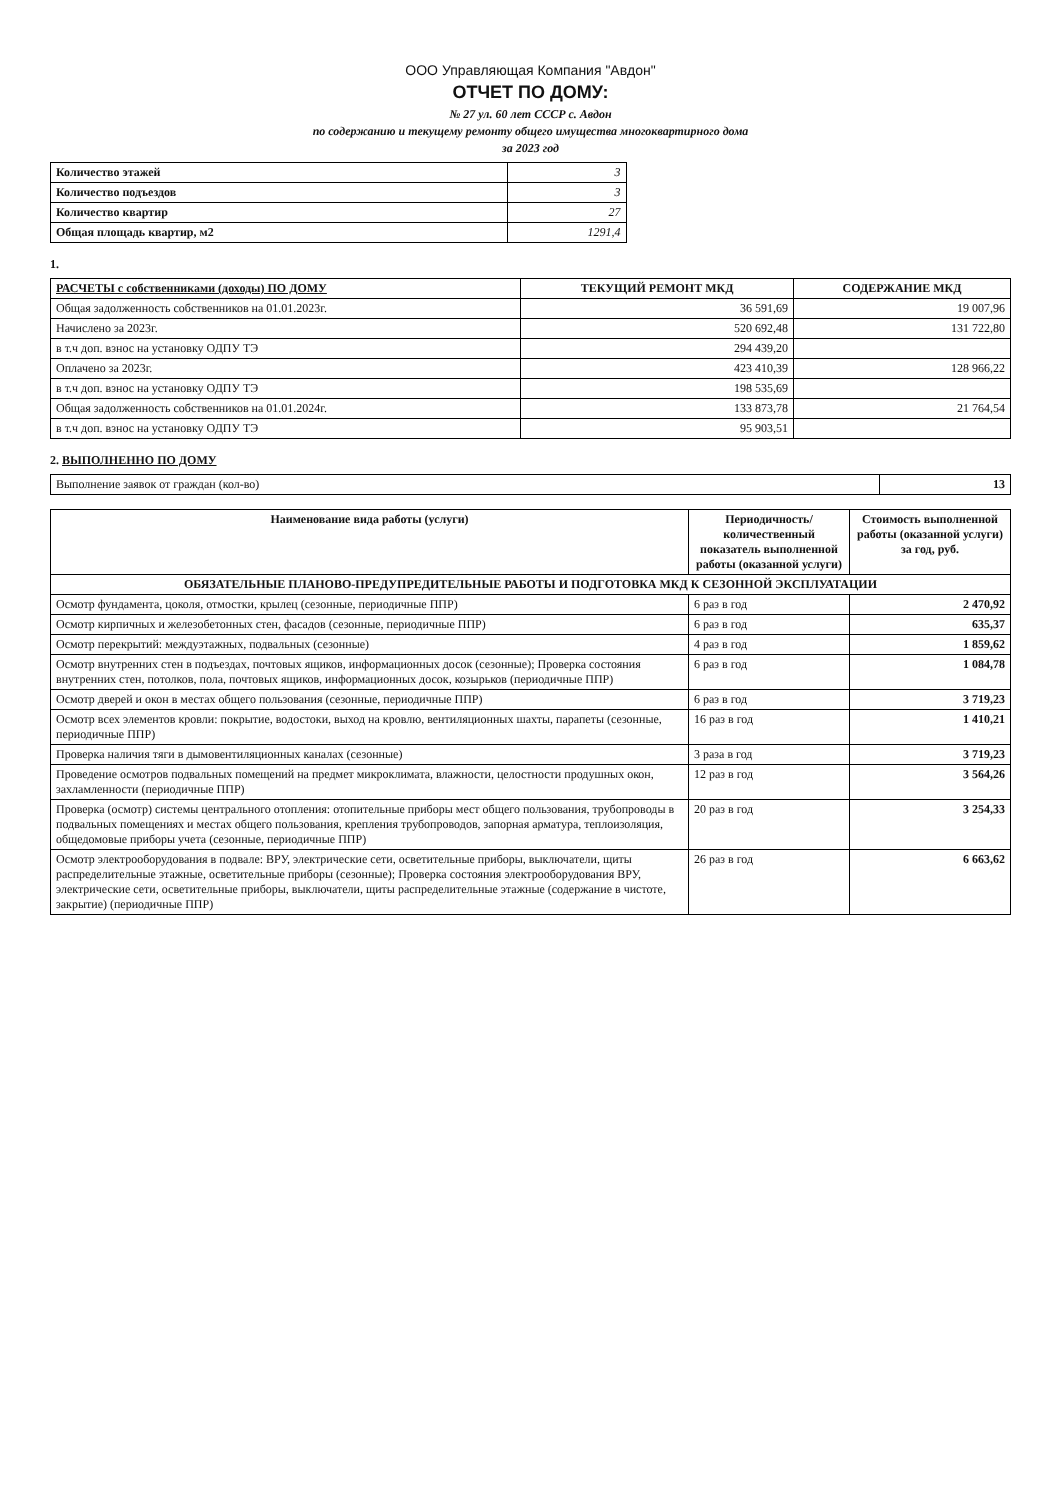ООО Управляющая Компания "Авдон"
ОТЧЕТ ПО ДОМУ:
№ 27 ул. 60 лет СССР с. Авдон
по содержанию и текущему ремонту общего имущества многоквартирного дома
за 2023 год
| Количество этажей | 3 |
| Количество подъездов | 3 |
| Количество квартир | 27 |
| Общая площадь квартир, м2 | 1291,4 |
1.
| РАСЧЕТЫ с собственниками (доходы) ПО ДОМУ | ТЕКУЩИЙ РЕМОНТ МКД | СОДЕРЖАНИЕ МКД |
| --- | --- | --- |
| Общая задолженность собственников на 01.01.2023г. | 36 591,69 | 19 007,96 |
| Начислено за 2023г. | 520 692,48 | 131 722,80 |
| в т.ч доп. взнос на установку ОДПУ ТЭ | 294 439,20 | |
| Оплачено за 2023г. | 423 410,39 | 128 966,22 |
| в т.ч доп. взнос на установку ОДПУ ТЭ | 198 535,69 | |
| Общая задолженность собственников на 01.01.2024г. | 133 873,78 | 21 764,54 |
| в т.ч доп. взнос на установку ОДПУ ТЭ | 95 903,51 | |
2. ВЫПОЛНЕННО ПО ДОМУ
| Выполнение заявок от граждан (кол-во) | 13 |
| Наименование вида работы (услуги) | Периодичность/ количественный показатель выполненной работы (оказанной услуги) | Стоимость выполненной работы (оказанной услуги) за год, руб. |
| --- | --- | --- |
| ОБЯЗАТЕЛЬНЫЕ ПЛАНОВО-ПРЕДУПРЕДИТЕЛЬНЫЕ РАБОТЫ И ПОДГОТОВКА МКД К СЕЗОННОЙ ЭКСПЛУАТАЦИИ | | |
| Осмотр фундамента, цоколя, отмостки, крылец (сезонные, периодичные ППР) | 6 раз в год | 2 470,92 |
| Осмотр кирпичных и железобетонных стен, фасадов (сезонные, периодичные ППР) | 6 раз в год | 635,37 |
| Осмотр перекрытий: междуэтажных, подвальных (сезонные) | 4 раз в год | 1 859,62 |
| Осмотр внутренних стен в подъездах, почтовых ящиков, информационных досок (сезонные); Проверка состояния внутренних стен, потолков, пола, почтовых ящиков, информационных досок, козырьков (периодичные ППР) | 6 раз в год | 1 084,78 |
| Осмотр дверей и окон в местах общего пользования (сезонные, периодичные ППР) | 6 раз в год | 3 719,23 |
| Осмотр всех элементов кровли: покрытие, водостоки, выход на кровлю, вентиляционных шахты, парапеты (сезонные, периодичные ППР) | 16 раз в год | 1 410,21 |
| Проверка наличия тяги в дымовентиляционных каналах (сезонные) | 3 раза в год | 3 719,23 |
| Проведение осмотров подвальных помещений на предмет микроклимата, влажности, целостности продушных окон, захламленности (периодичные ППР) | 12 раз в год | 3 564,26 |
| Проверка (осмотр) системы центрального отопления: отопительные приборы мест общего пользования, трубопроводы в подвальных помещениях и местах общего пользования, крепления трубопроводов, запорная арматура, теплоизоляция, общедомовые приборы учета (сезонные, периодичные ППР) | 20 раз в год | 3 254,33 |
| Осмотр электрооборудования в подвале: ВРУ, электрические сети, осветительные приборы, выключатели, щиты распределительные этажные, осветительные приборы (сезонные); Проверка состояния электрооборудования ВРУ, электрические сети, осветительные приборы, выключатели, щиты распределительные этажные (содержание в чистоте, закрытие) (периодичные ППР) | 26 раз в год | 6 663,62 |